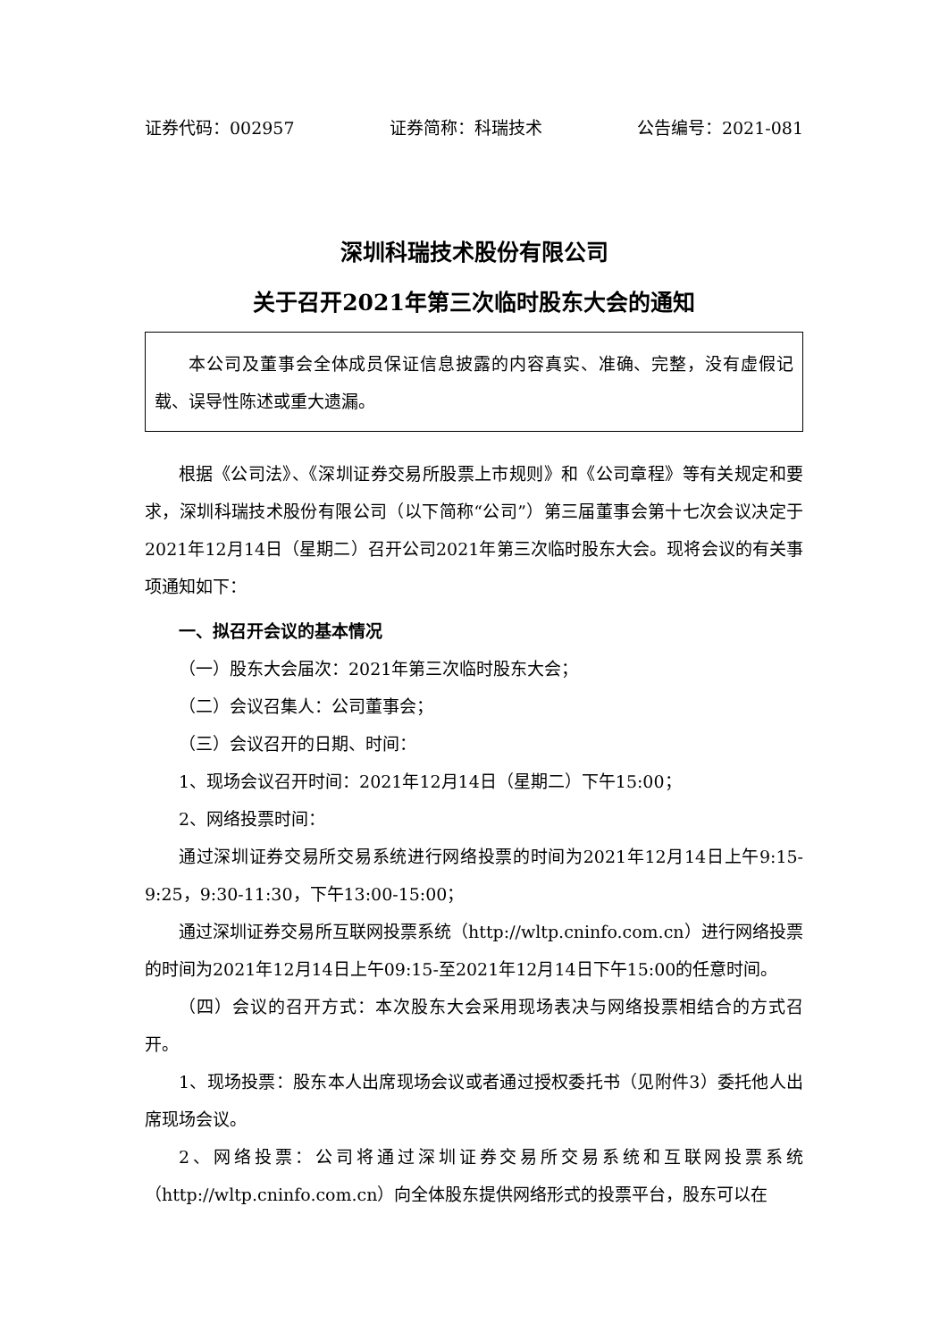证券代码：002957 证券简称：科瑞技术 公告编号：2021-081
深圳科瑞技术股份有限公司
关于召开2021年第三次临时股东大会的通知
本公司及董事会全体成员保证信息披露的内容真实、准确、完整，没有虚假记载、误导性陈述或重大遗漏。
根据《公司法》、《深圳证券交易所股票上市规则》和《公司章程》等有关规定和要求，深圳科瑞技术股份有限公司（以下简称“公司”）第三届董事会第十七次会议决定于2021年12月14日（星期二）召开公司2021年第三次临时股东大会。现将会议的有关事项通知如下：
一、拟召开会议的基本情况
（一）股东大会届次：2021年第三次临时股东大会；
（二）会议召集人：公司董事会；
（三）会议召开的日期、时间：
1、现场会议召开时间：2021年12月14日（星期二）下午15:00；
2、网络投票时间：
通过深圳证券交易所交易系统进行网络投票的时间为2021年12月14日上午9:15-9:25，9:30-11:30，下午13:00-15:00；
通过深圳证券交易所互联网投票系统（http://wltp.cninfo.com.cn）进行网络投票的时间为2021年12月14日上午09:15-至2021年12月14日下午15:00的任意时间。
（四）会议的召开方式：本次股东大会采用现场表决与网络投票相结合的方式召开。
1、现场投票：股东本人出席现场会议或者通过授权委托书（见附件3）委托他人出席现场会议。
2、网络投票：公司将通过深圳证券交易所交易系统和互联网投票系统（http://wltp.cninfo.com.cn）向全体股东提供网络形式的投票平台，股东可以在